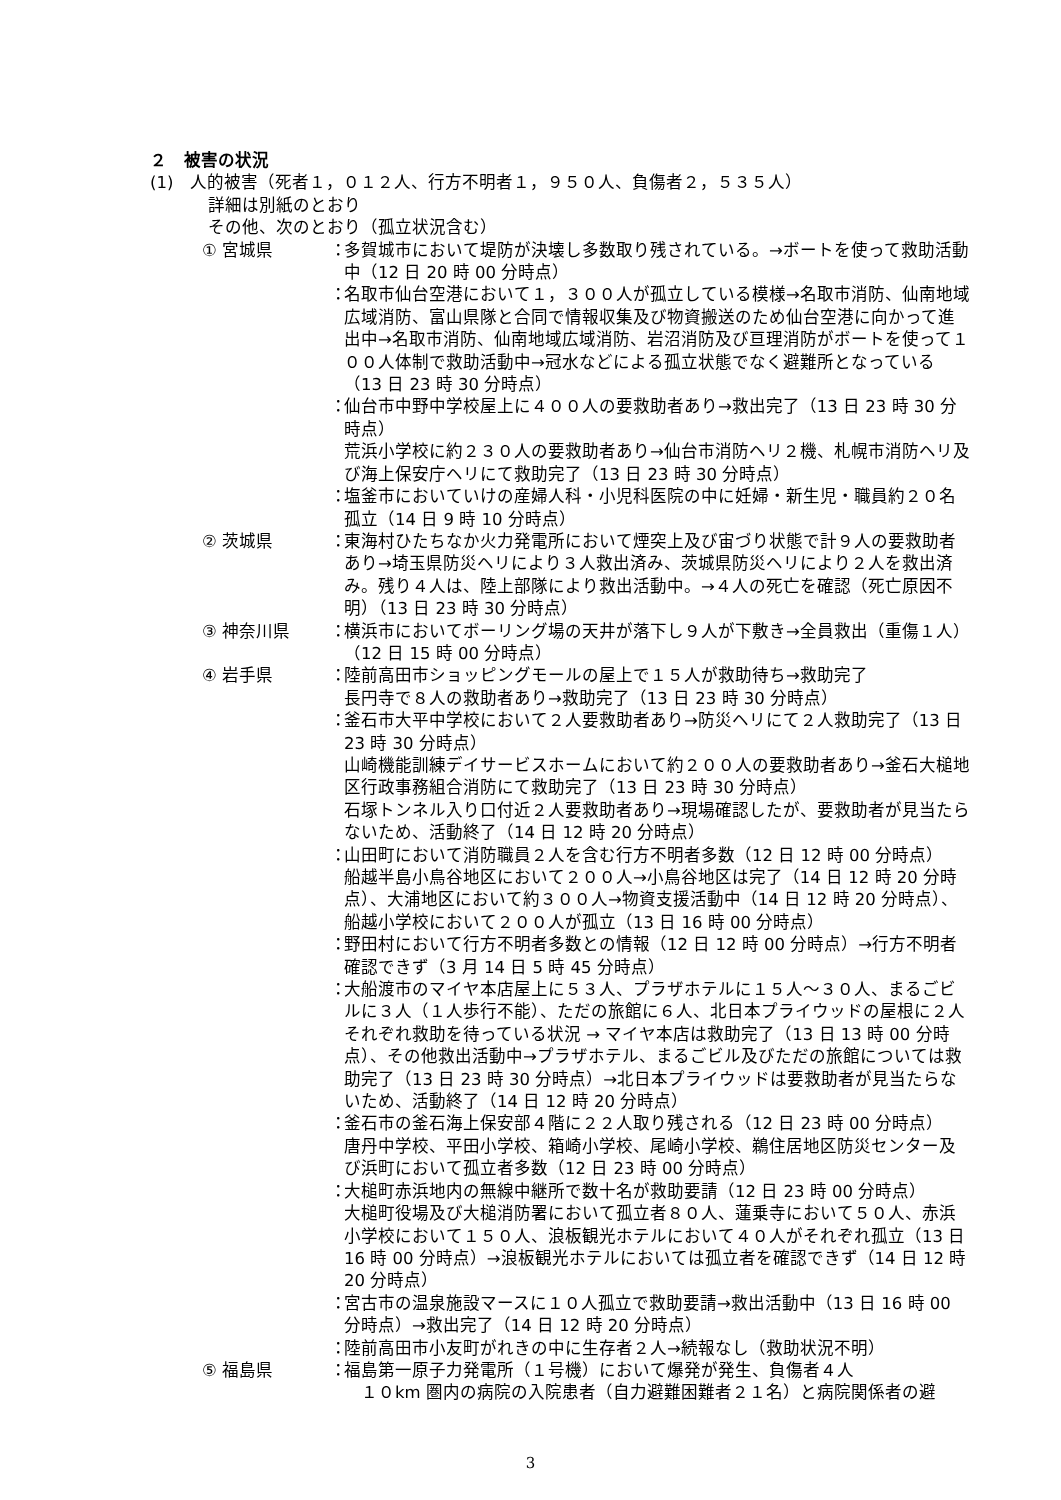２　被害の状況
(1)　人的被害（死者１，０１２人、行方不明者１，９５０人、負傷者２，５３５人）
詳細は別紙のとおり
その他、次のとおり（孤立状況含む）
① 宮城県 ：
多賀城市において堤防が決壊し多数取り残されている。→ボートを使って救助活動中（12 日 20 時 00 分時点）
：
名取市仙台空港において１，３００人が孤立している模様→名取市消防、仙南地域広域消防、富山県隊と合同で情報収集及び物資搬送のため仙台空港に向かって進出中→名取市消防、仙南地域広域消防、岩沼消防及び亘理消防がボートを使って１００人体制で救助活動中→冠水などによる孤立状態でなく避難所となっている（13 日 23 時 30 分時点）
：
仙台市中野中学校屋上に４００人の要救助者あり→救出完了（13 日 23 時 30 分時点）
荒浜小学校に約２３０人の要救助者あり→仙台市消防ヘリ２機、札幌市消防ヘリ及び海上保安庁ヘリにて救助完了（13 日 23 時 30 分時点）
：
塩釜市においていけの産婦人科・小児科医院の中に妊婦・新生児・職員約２０名孤立（14 日 9 時 10 分時点）
② 茨城県 ：
東海村ひたちなか火力発電所において煙突上及び宙づり状態で計９人の要救助者あり→埼玉県防災ヘリにより３人救出済み、茨城県防災ヘリにより２人を救出済み。残り４人は、陸上部隊により救出活動中。→４人の死亡を確認（死亡原因不明）（13 日 23 時 30 分時点）
③ 神奈川県 ：
横浜市においてボーリング場の天井が落下し９人が下敷き→全員救出（重傷１人）（12 日 15 時 00 分時点）
④ 岩手県 ：
陸前高田市ショッピングモールの屋上で１５人が救助待ち→救助完了
長円寺で８人の救助者あり→救助完了（13 日 23 時 30 分時点）
：
釜石市大平中学校において２人要救助者あり→防災ヘリにて２人救助完了（13 日 23 時 30 分時点）
山崎機能訓練デイサービスホームにおいて約２００人の要救助者あり→釜石大槌地区行政事務組合消防にて救助完了（13 日 23 時 30 分時点）
石塚トンネル入り口付近２人要救助者あり→現場確認したが、要救助者が見当たらないため、活動終了（14 日 12 時 20 分時点）
：
山田町において消防職員２人を含む行方不明者多数（12 日 12 時 00 分時点）
船越半島小鳥谷地区において２００人→小鳥谷地区は完了（14 日 12 時 20 分時点）、大浦地区において約３００人→物資支援活動中（14 日 12 時 20 分時点）、船越小学校において２００人が孤立（13 日 16 時 00 分時点）
：
野田村において行方不明者多数との情報（12 日 12 時 00 分時点）→行方不明者確認できず（3 月 14 日 5 時 45 分時点）
：
大船渡市のマイヤ本店屋上に５３人、プラザホテルに１５人～３０人、まるごビルに３人（１人歩行不能）、ただの旅館に６人、北日本プライウッドの屋根に２人それぞれ救助を待っている状況 → マイヤ本店は救助完了（13 日 13 時 00 分時点）、その他救出活動中→プラザホテル、まるごビル及びただの旅館については救助完了（13 日 23 時 30 分時点）→北日本プライウッドは要救助者が見当たらないため、活動終了（14 日 12 時 20 分時点）
：
釜石市の釜石海上保安部４階に２２人取り残される（12 日 23 時 00 分時点）
唐丹中学校、平田小学校、箱崎小学校、尾崎小学校、鵜住居地区防災センター及び浜町において孤立者多数（12 日 23 時 00 分時点）
：
大槌町赤浜地内の無線中継所で数十名が救助要請（12 日 23 時 00 分時点）
大槌町役場及び大槌消防署において孤立者８０人、蓮乗寺において５０人、赤浜小学校において１５０人、浪板観光ホテルにおいて４０人がそれぞれ孤立（13 日 16 時 00 分時点）→浪板観光ホテルにおいては孤立者を確認できず（14 日 12 時 20 分時点）
：
宮古市の温泉施設マースに１０人孤立で救助要請→救出活動中（13 日 16 時 00 分時点）→救出完了（14 日 12 時 20 分時点）
：
陸前高田市小友町がれきの中に生存者２人→続報なし（救助状況不明）
⑤ 福島県 ：
福島第一原子力発電所（１号機）において爆発が発生、負傷者４人
　１０km 圏内の病院の入院患者（自力避難困難者２１名）と病院関係者の避
3